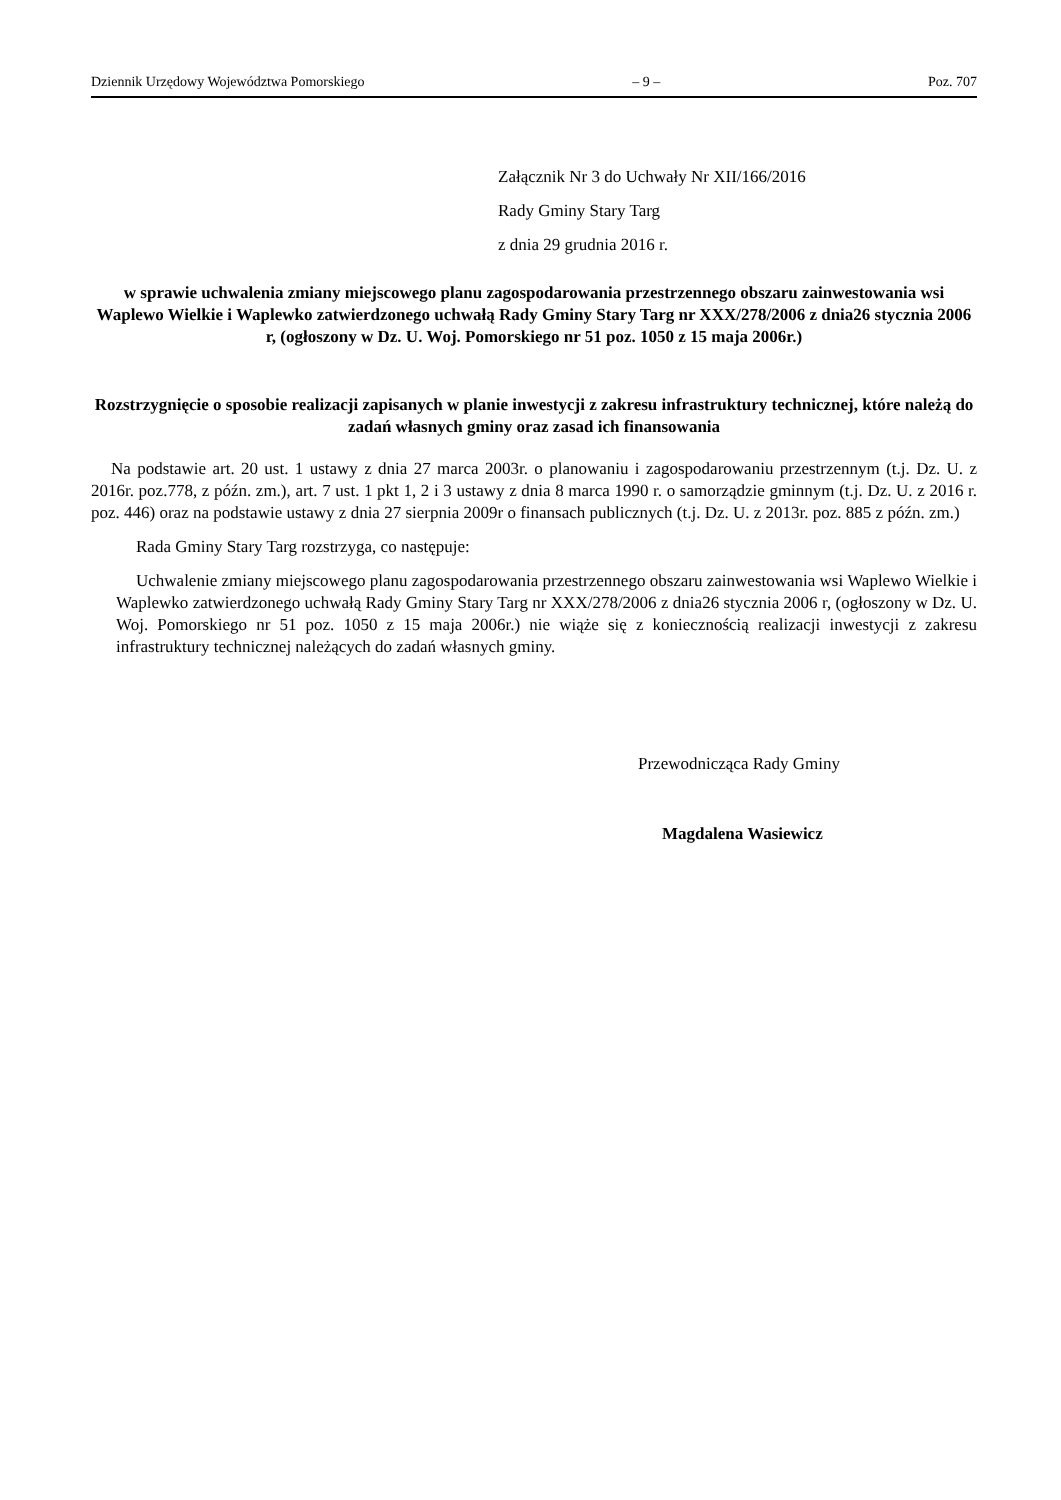Dziennik Urzędowy Województwa Pomorskiego – 9 – Poz. 707
Załącznik Nr 3 do Uchwały Nr XII/166/2016
Rady Gminy Stary Targ
z dnia 29 grudnia 2016 r.
w sprawie uchwalenia zmiany miejscowego planu zagospodarowania przestrzennego obszaru zainwestowania wsi Waplewo Wielkie i Waplewko zatwierdzonego uchwałą Rady Gminy Stary Targ nr XXX/278/2006 z dnia26 stycznia 2006 r, (ogłoszony w Dz. U. Woj. Pomorskiego nr 51 poz. 1050 z 15 maja 2006r.)
Rozstrzygnięcie o sposobie realizacji zapisanych w planie inwestycji z zakresu infrastruktury technicznej, które należą do zadań własnych gminy oraz zasad ich finansowania
Na podstawie art. 20 ust. 1 ustawy z dnia 27 marca 2003r. o planowaniu i zagospodarowaniu przestrzennym (t.j. Dz. U. z 2016r. poz.778, z późn. zm.), art. 7 ust. 1 pkt 1, 2 i 3 ustawy z dnia 8 marca 1990 r. o samorządzie gminnym (t.j. Dz. U. z 2016 r. poz. 446) oraz na podstawie ustawy z dnia 27 sierpnia 2009r o finansach publicznych (t.j. Dz. U. z 2013r. poz. 885 z późn. zm.)
Rada Gminy Stary Targ rozstrzyga, co następuje:
Uchwalenie zmiany miejscowego planu zagospodarowania przestrzennego obszaru zainwestowania wsi Waplewo Wielkie i Waplewko zatwierdzonego uchwałą Rady Gminy Stary Targ nr XXX/278/2006 z dnia26 stycznia 2006 r, (ogłoszony w Dz. U. Woj. Pomorskiego nr 51 poz. 1050 z 15 maja 2006r.) nie wiąże się z koniecznością realizacji inwestycji z zakresu infrastruktury technicznej należących do zadań własnych gminy.
Przewodnicząca Rady Gminy
Magdalena Wasiewicz